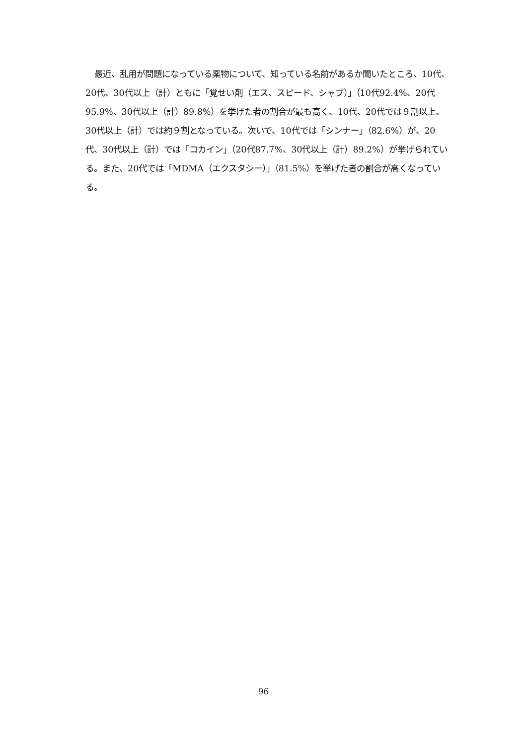最近、乱用が問題になっている薬物について、知っている名前があるか聞いたところ、10代、20代、30代以上（計）ともに「覚せい剤（エス、スピード、シャブ）」（10代92.4%、20代95.9%、30代以上（計）89.8%）を挙げた者の割合が最も高く、10代、20代では９割以上、30代以上（計）では約９割となっている。次いで、10代では「シンナー」（82.6%）が、20代、30代以上（計）では「コカイン」（20代87.7%、30代以上（計）89.2%）が挙げられている。また、20代では「MDMA（エクスタシー）」（81.5%）を挙げた者の割合が高くなっている。
96